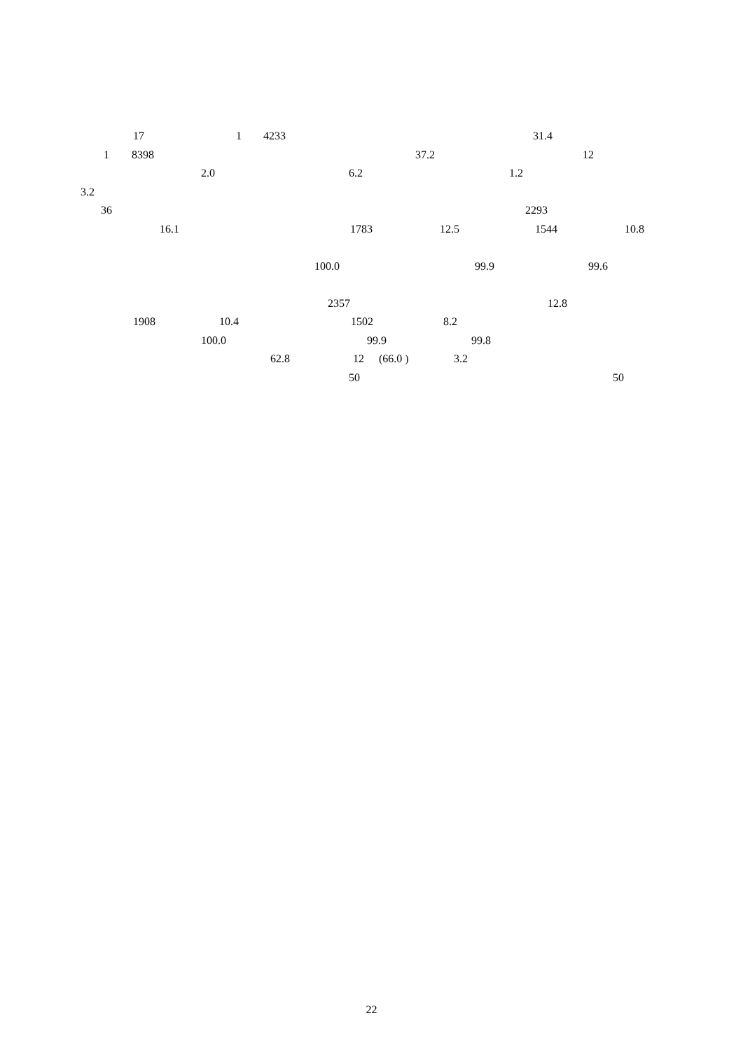17 1 4233 31.4
1 8398 37.2 12
2.0 6.2 1.2
3.2
36 2293
16.1 1783 12.5 1544 10.8
100.0 99.9 99.6
2357 12.8
1908 10.4 1502 8.2
100.0 99.9 99.8
62.8 12 (66.0 ) 3.2
50 50
22